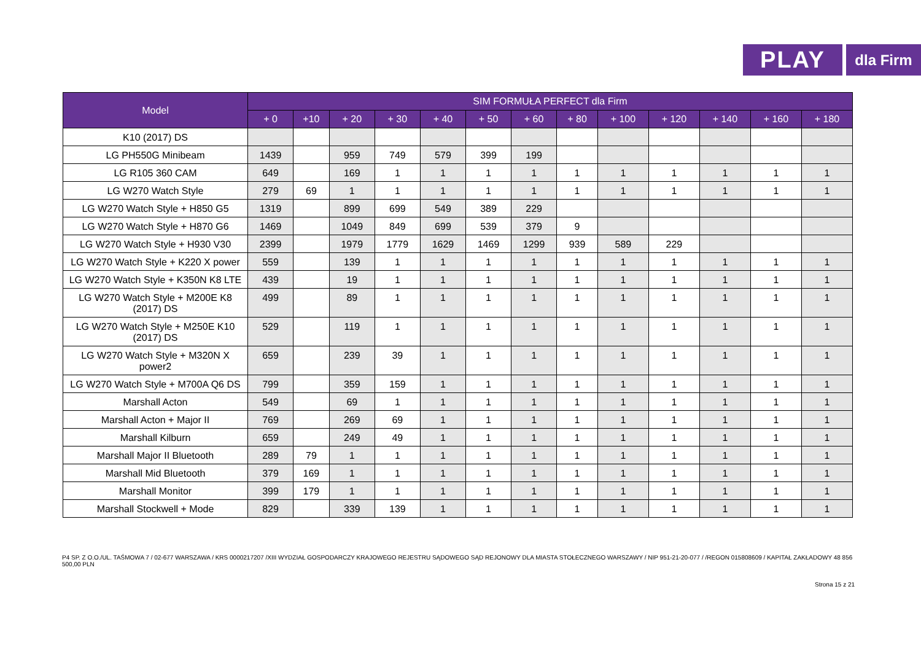PLAY
dla Firm
| Model | SIM FORMUŁA PERFECT dla Firm | | | | | | | | | | | | |
| --- | --- | --- | --- | --- | --- | --- | --- | --- | --- | --- | --- | --- | --- |
| | + 0 | +10 | + 20 | + 30 | + 40 | + 50 | + 60 | + 80 | + 100 | + 120 | + 140 | + 160 | + 180 |
| K10 (2017) DS | | | | | | | | | | | | | |
| LG PH550G Minibeam | 1439 | | 959 | 749 | 579 | 399 | 199 | | | | | | |
| LG R105 360 CAM | 649 | | 169 | 1 | 1 | 1 | 1 | 1 | 1 | 1 | 1 | 1 | 1 |
| LG W270 Watch Style | 279 | 69 | 1 | 1 | 1 | 1 | 1 | 1 | 1 | 1 | 1 | 1 | 1 |
| LG W270 Watch Style + H850 G5 | 1319 | | 899 | 699 | 549 | 389 | 229 | | | | | | |
| LG W270 Watch Style + H870 G6 | 1469 | | 1049 | 849 | 699 | 539 | 379 | 9 | | | | | |
| LG W270 Watch Style + H930 V30 | 2399 | | 1979 | 1779 | 1629 | 1469 | 1299 | 939 | 589 | 229 | | | |
| LG W270 Watch Style + K220 X power | 559 | | 139 | 1 | 1 | 1 | 1 | 1 | 1 | 1 | 1 | 1 | 1 |
| LG W270 Watch Style + K350N K8 LTE | 439 | | 19 | 1 | 1 | 1 | 1 | 1 | 1 | 1 | 1 | 1 | 1 |
| LG W270 Watch Style + M200E K8 (2017) DS | 499 | | 89 | 1 | 1 | 1 | 1 | 1 | 1 | 1 | 1 | 1 | 1 |
| LG W270 Watch Style + M250E K10 (2017) DS | 529 | | 119 | 1 | 1 | 1 | 1 | 1 | 1 | 1 | 1 | 1 | 1 |
| LG W270 Watch Style + M320N X power2 | 659 | | 239 | 39 | 1 | 1 | 1 | 1 | 1 | 1 | 1 | 1 | 1 |
| LG W270 Watch Style + M700A Q6 DS | 799 | | 359 | 159 | 1 | 1 | 1 | 1 | 1 | 1 | 1 | 1 | 1 |
| Marshall Acton | 549 | | 69 | 1 | 1 | 1 | 1 | 1 | 1 | 1 | 1 | 1 | 1 |
| Marshall Acton + Major II | 769 | | 269 | 69 | 1 | 1 | 1 | 1 | 1 | 1 | 1 | 1 | 1 |
| Marshall Kilburn | 659 | | 249 | 49 | 1 | 1 | 1 | 1 | 1 | 1 | 1 | 1 | 1 |
| Marshall Major II Bluetooth | 289 | 79 | 1 | 1 | 1 | 1 | 1 | 1 | 1 | 1 | 1 | 1 | 1 |
| Marshall Mid Bluetooth | 379 | 169 | 1 | 1 | 1 | 1 | 1 | 1 | 1 | 1 | 1 | 1 | 1 |
| Marshall Monitor | 399 | 179 | 1 | 1 | 1 | 1 | 1 | 1 | 1 | 1 | 1 | 1 | 1 |
| Marshall Stockwell + Mode | 829 | | 339 | 139 | 1 | 1 | 1 | 1 | 1 | 1 | 1 | 1 | 1 |
P4 SP. Z O.O./UL. TAŚMOWA 7 / 02-677 WARSZAWA / KRS 0000217207 /XIII WYDZIAŁ GOSPODARCZY KRAJOWEGO REJESTRU SĄDOWEGO SĄD REJONOWY DLA MIASTA STOŁECZNEGO WARSZAWY / NIP 951-21-20-077 / /REGON 015808609 / KAPITAŁ ZAKŁADOWY 48 856 500,00 PLN
Strona 15 z 21